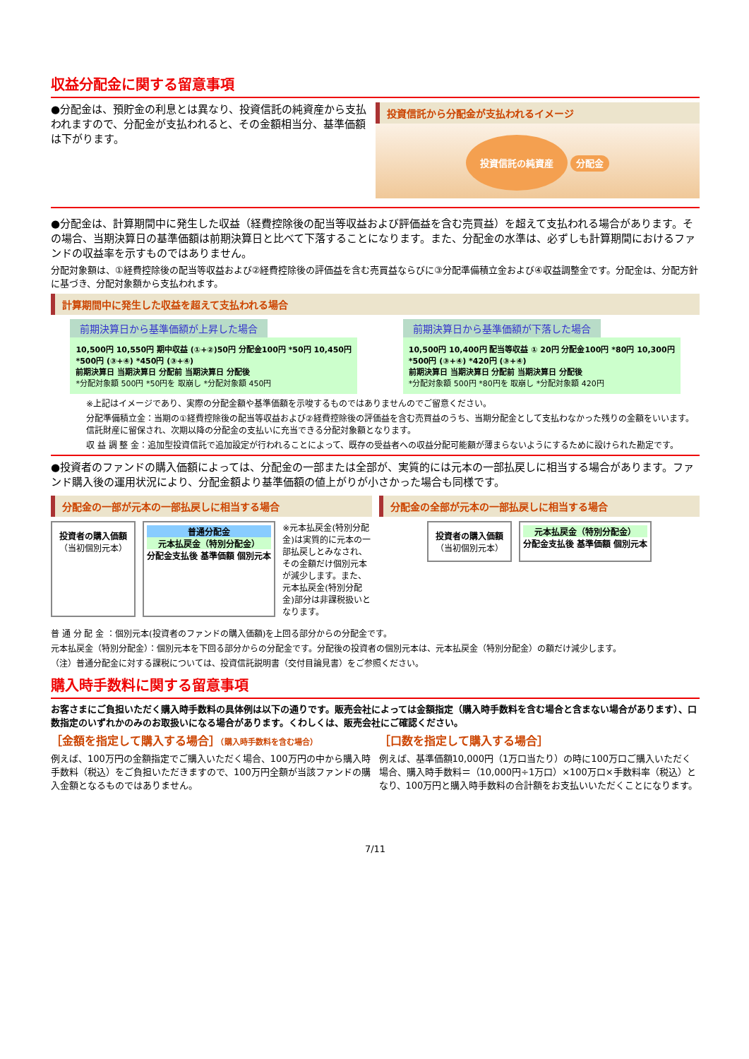収益分配金に関する留意事項
●分配金は、預貯金の利息とは異なり、投資信託の純資産から支払われますので、分配金が支払われると、その金額相当分、基準価額は下がります。
投資信託から分配金が支払われるイメージ
投資信託の純資産 分配金
●分配金は、計算期間中に発生した収益（経費控除後の配当等収益および評価益を含む売買益）を超えて支払われる場合があります。その場合、当期決算日の基準価額は前期決算日と比べて下落することになります。また、分配金の水準は、必ずしも計算期間におけるファンドの収益率を示すものではありません。
分配対象額は、①経費控除後の配当等収益および②経費控除後の評価益を含む売買益ならびに③分配準備積立金および④収益調整金です。分配金は、分配方針に基づき、分配対象額から支払われます。
計算期間中に発生した収益を超えて支払われる場合
前期決算日から基準価額が上昇した場合
10,500円 10,550円 期中収益 (①+②)50円 分配金100円 *50円 10,450円
*500円 (③+④) *450円 (③+④)
前期決算日 当期決算日 分配前 当期決算日 分配後
*分配対象額 500円 *50円を 取崩し *分配対象額 450円
前期決算日から基準価額が下落した場合
10,500円 10,400円 配当等収益 ① 20円 分配金100円 *80円 10,300円
*500円 (③+④) *420円 (③+④)
前期決算日 当期決算日 分配前 当期決算日 分配後
*分配対象額 500円 *80円を 取崩し *分配対象額 420円
※上記はイメージであり、実際の分配金額や基準価額を示唆するものではありませんのでご留意ください。
分配準備積立金：当期の①経費控除後の配当等収益および②経費控除後の評価益を含む売買益のうち、当期分配金として支払わなかった残りの金額をいいます。信託財産に留保され、次期以降の分配金の支払いに充当できる分配対象額となります。
収 益 調 整 金：追加型投資信託で追加設定が行われることによって、既存の受益者への収益分配可能額が薄まらないようにするために設けられた勘定です。
●投資者のファンドの購入価額によっては、分配金の一部または全部が、実質的には元本の一部払戻しに相当する場合があります。ファンド購入後の運用状況により、分配金額より基準価額の値上がりが小さかった場合も同様です。
分配金の一部が元本の一部払戻しに相当する場合
投資者の購入価額
（当初個別元本）
普通分配金
元本払戻金（特別分配金）
分配金支払後 基準価額 個別元本
※元本払戻金(特別分配金)は実質的に元本の一部払戻しとみなされ、その金額だけ個別元本が減少します。また、元本払戻金(特別分配金)部分は非課税扱いとなります。
分配金の全部が元本の一部払戻しに相当する場合
投資者の購入価額
（当初個別元本）
元本払戻金（特別分配金）
分配金支払後 基準価額 個別元本
普 通 分 配 金 ：個別元本(投資者のファンドの購入価額)を上回る部分からの分配金です。
元本払戻金（特別分配金）：個別元本を下回る部分からの分配金です。分配後の投資者の個別元本は、元本払戻金（特別分配金）の額だけ減少します。
（注）普通分配金に対する課税については、投資信託説明書（交付目論見書）をご参照ください。
購入時手数料に関する留意事項
お客さまにご負担いただく購入時手数料の具体例は以下の通りです。販売会社によっては金額指定（購入時手数料を含む場合と含まない場合があります）、口数指定のいずれかのみのお取扱いになる場合があります。くわしくは、販売会社にご確認ください。
［金額を指定して購入する場合］（購入時手数料を含む場合）
例えば、100万円の金額指定でご購入いただく場合、100万円の中から購入時手数料（税込）をご負担いただきますので、100万円全額が当該ファンドの購入金額となるものではありません。
［口数を指定して購入する場合］
例えば、基準価額10,000円（1万口当たり）の時に100万口ご購入いただく場合、購入時手数料＝（10,000円÷1万口）×100万口×手数料率（税込）となり、100万円と購入時手数料の合計額をお支払いいただくことになります。
7/11